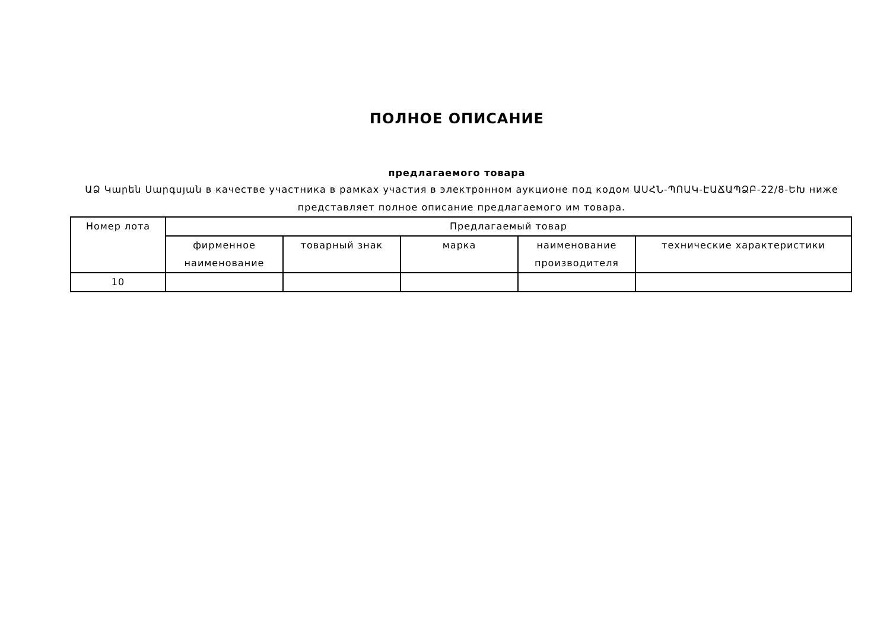ПОЛНОЕ ОПИСАНИЕ
предлагаемого товара
ԱՁ Կարեն Սարգսյան в качестве участника в рамках участия в электронном аукционе под кодом ԱՍՀՆ-ՊՈԱԿ-ԷԱՃԱՊՁԲ-22/8-ԵԽ ниже представляет полное описание предлагаемого им товара.
| Номер лота | Предлагаемый товар | | | | |
| --- | --- | --- | --- | --- | --- |
| | фирменное наименование | товарный знак | марка | наименование производителя | технические характеристики |
| 10 | | | | | |